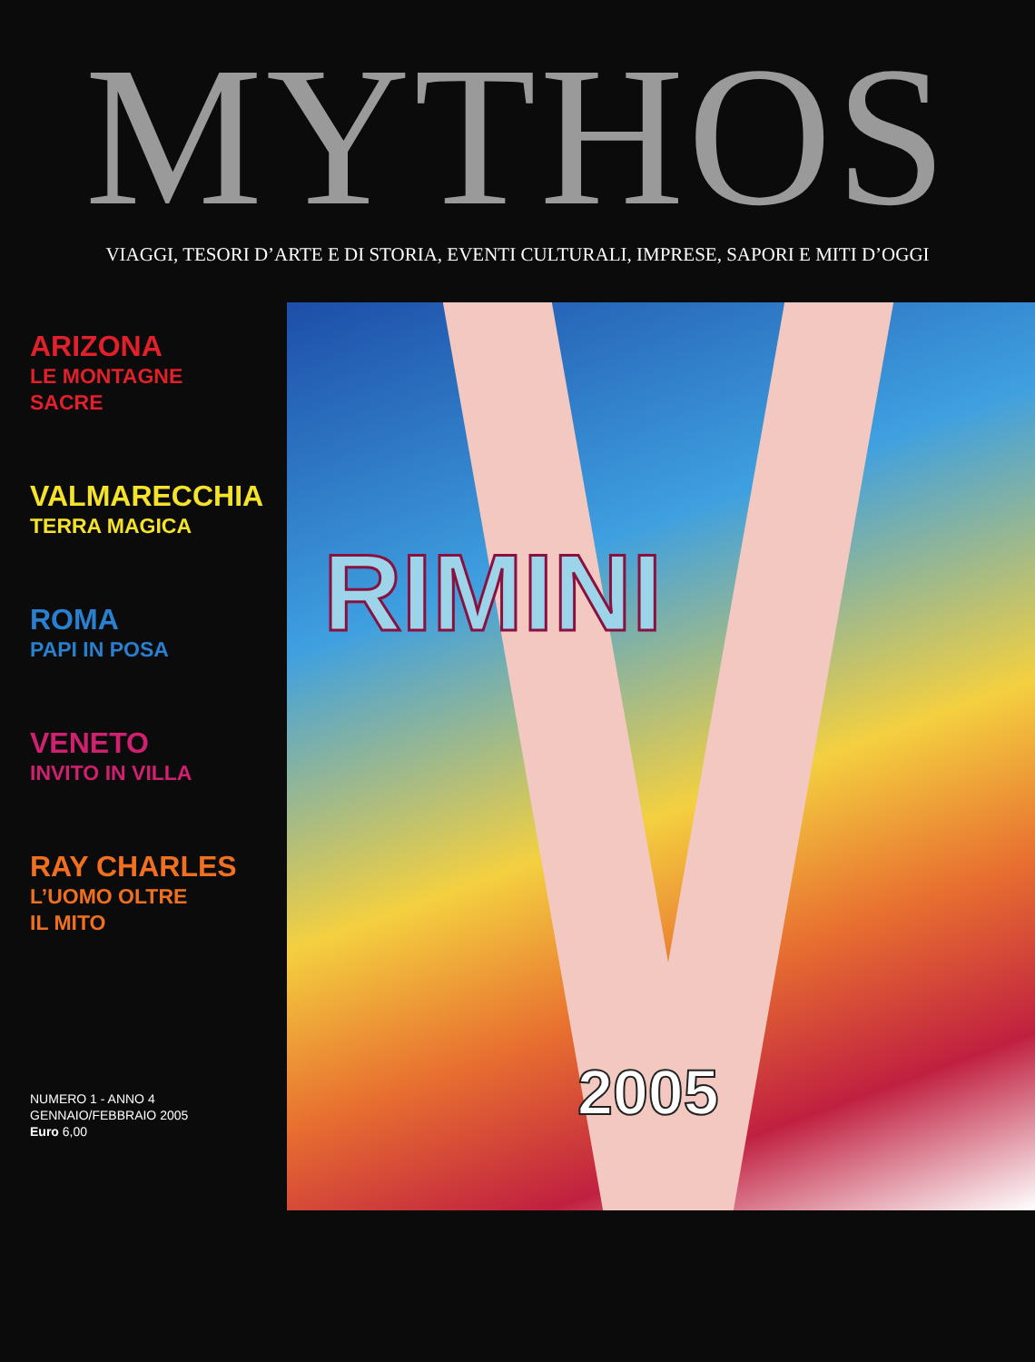MYTHOS
VIAGGI, TESORI D’ARTE E DI STORIA, EVENTI CULTURALI, IMPRESE, SAPORI E MITI D’OGGI
ARIZONA
LE MONTAGNE
SACRE
VALMARECCHIA
TERRA MAGICA
ROMA
PAPI IN POSA
VENETO
INVITO IN VILLA
RAY CHARLES
L’UOMO OLTRE
IL MITO
NUMERO 1 - ANNO 4
GENNAIO/FEBBRAIO 2005
Euro 6,00
RIMINI
2005